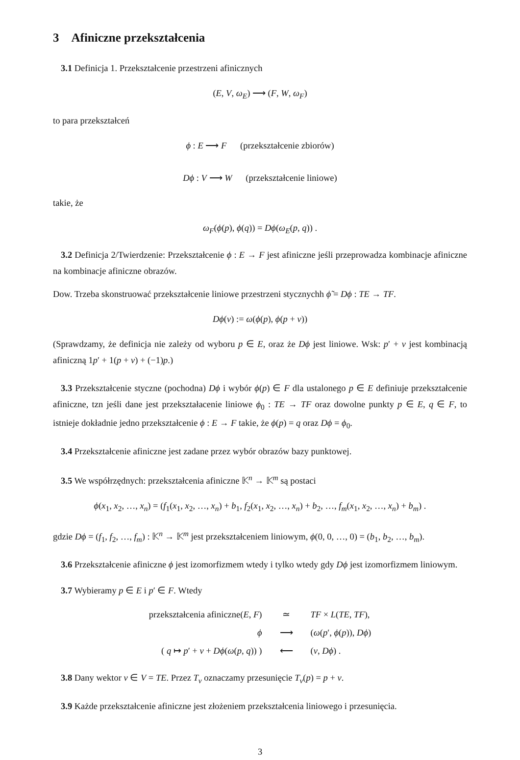3 Afiniczne przekształcenia
3.1 Definicja 1. Przekształcenie przestrzeni afinicznych
(E, V, ω<sub>E</sub>) ⟶ (F, W, ω<sub>F</sub>)
to para przekształceń
ϕ : E ⟶ F (przekształcenie zbiorów)
Dϕ : V ⟶ W (przekształcenie liniowe)
takie, że
ω<sub>F</sub>(ϕ(p), ϕ(q)) = Dϕ(ω<sub>E</sub>(p, q)) .
3.2 Definicja 2/Twierdzenie: Przekształcenie ϕ : E → F jest afiniczne jeśli przeprowadza kombinacje afiniczne na kombinacje afiniczne obrazów.
Dow. Trzeba skonstruować przekształcenie liniowe przestrzeni stycznychh ϕ̃ = Dϕ : TE → TF.
Dϕ(v) := ω(ϕ(p), ϕ(p + v))
(Sprawdzamy, że definicja nie zależy od wyboru p ∈ E, oraz że Dϕ jest liniowe. Wsk: p′ + v jest kombinacją afiniczną 1p′ + 1(p + v) + (−1)p.)
3.3 Przekształcenie styczne (pochodna) Dϕ i wybór ϕ(p) ∈ F dla ustalonego p ∈ E definiuje przekształcenie afiniczne, tzn jeśli dane jest przekształacenie liniowe ϕ<sub>0</sub> : TE → TF oraz dowolne punkty p ∈ E, q ∈ F, to istnieje dokładnie jedno przekształcenie ϕ : E → F takie, że ϕ(p) = q oraz Dϕ = ϕ<sub>0</sub>.
3.4 Przekształcenie afiniczne jest zadane przez wybór obrazów bazy punktowej.
3.5 We współrzędnych: przekształcenia afiniczne 𝕂<sup>n</sup> → 𝕂<sup>m</sup> są postaci
ϕ(x<sub>1</sub>, x<sub>2</sub>, …, x<sub>n</sub>) = (f<sub>1</sub>(x<sub>1</sub>, x<sub>2</sub>, …, x<sub>n</sub>) + b<sub>1</sub>, f<sub>2</sub>(x<sub>1</sub>, x<sub>2</sub>, …, x<sub>n</sub>) + b<sub>2</sub>, …, f<sub>m</sub>(x<sub>1</sub>, x<sub>2</sub>, …, x<sub>n</sub>) + b<sub>m</sub>) .
gdzie Dϕ = (f<sub>1</sub>, f<sub>2</sub>, …, f<sub>m</sub>) : 𝕂<sup>n</sup> → 𝕂<sup>m</sup> jest przekształceniem liniowym, ϕ(0, 0, …, 0) = (b<sub>1</sub>, b<sub>2</sub>, …, b<sub>m</sub>).
3.6 Przekształcenie afiniczne ϕ jest izomorfizmem wtedy i tylko wtedy gdy Dϕ jest izomorfizmem liniowym.
3.7 Wybieramy p ∈ E i p′ ∈ F. Wtedy
| przekształcenia afiniczne( E , F ) | ≃ | TF × L ( TE , TF ), |
| ϕ | ⟶ | ( ω ( p ′, ϕ ( p )), Dϕ ) |
| ( q ↦ p ′ + v + Dϕ ( ω ( p , q )) ) | ⟵ | ( v , Dϕ ) . |
3.8 Dany wektor v ∈ V = TE. Przez T<sub>v</sub> oznaczamy przesunięcie T<sub>v</sub>(p) = p + v.
3.9 Każde przekształcenie afiniczne jest złożeniem przekształcenia liniowego i przesunięcia.
3